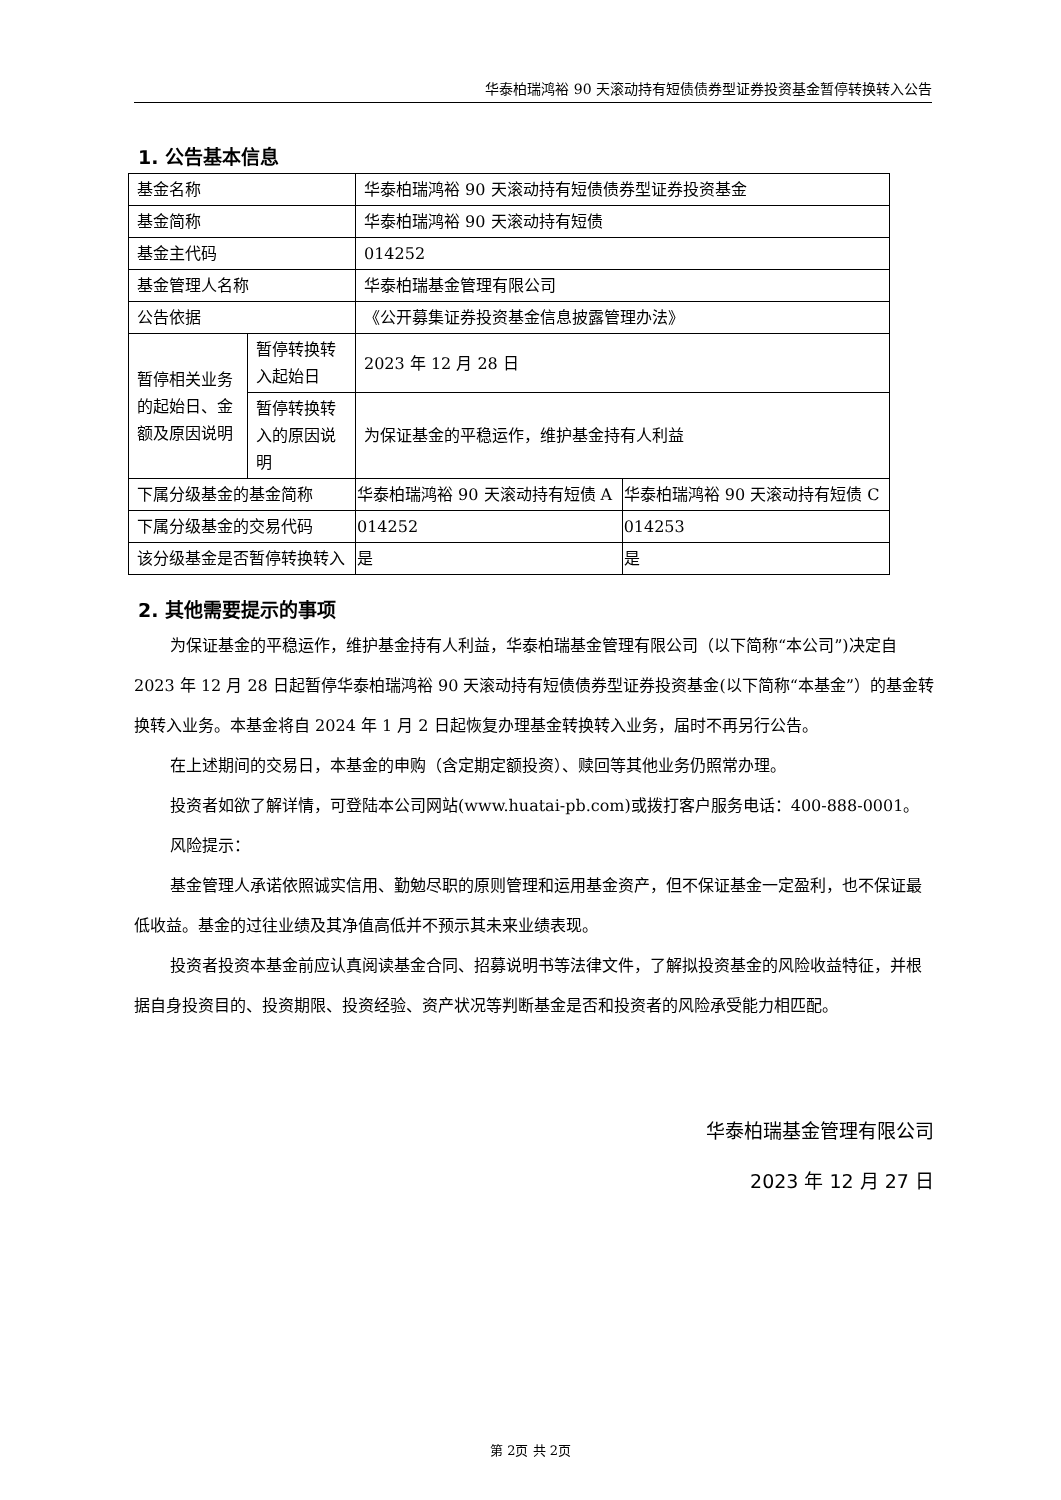华泰柏瑞鸿裕 90 天滚动持有短债债券型证券投资基金暂停转换转入公告
1. 公告基本信息
| 基金名称 | | 华泰柏瑞鸿裕 90 天滚动持有短债债券型证券投资基金 | |
| 基金简称 | | 华泰柏瑞鸿裕 90 天滚动持有短债 | |
| 基金主代码 | | 014252 | |
| 基金管理人名称 | | 华泰柏瑞基金管理有限公司 | |
| 公告依据 | | 《公开募集证券投资基金信息披露管理办法》 | |
| 暂停相关业务的起始日、金额及原因说明 | 暂停转换转入起始日 | 2023 年 12 月 28 日 | |
| | 暂停转换转入的原因说明 | 为保证基金的平稳运作，维护基金持有人利益 | |
| 下属分级基金的基金简称 | | 华泰柏瑞鸿裕 90 天滚动持有短债 A | 华泰柏瑞鸿裕 90 天滚动持有短债 C |
| 下属分级基金的交易代码 | | 014252 | 014253 |
| 该分级基金是否暂停转换转入 | | 是 | 是 |
2. 其他需要提示的事项
为保证基金的平稳运作，维护基金持有人利益，华泰柏瑞基金管理有限公司（以下简称“本公司”)决定自 2023 年 12 月 28 日起暂停华泰柏瑞鸿裕 90 天滚动持有短债债券型证券投资基金(以下简称“本基金”）的基金转换转入业务。本基金将自 2024 年 1 月 2 日起恢复办理基金转换转入业务，届时不再另行公告。
在上述期间的交易日，本基金的申购（含定期定额投资）、赎回等其他业务仍照常办理。
投资者如欲了解详情，可登陆本公司网站(www.huatai-pb.com)或拨打客户服务电话：400-888-0001。
风险提示：
基金管理人承诺依照诚实信用、勤勉尽职的原则管理和运用基金资产，但不保证基金一定盈利，也不保证最低收益。基金的过往业绩及其净值高低并不预示其未来业绩表现。
投资者投资本基金前应认真阅读基金合同、招募说明书等法律文件，了解拟投资基金的风险收益特征，并根据自身投资目的、投资期限、投资经验、资产状况等判断基金是否和投资者的风险承受能力相匹配。
华泰柏瑞基金管理有限公司
2023 年 12 月 27 日
第 2页 共 2页